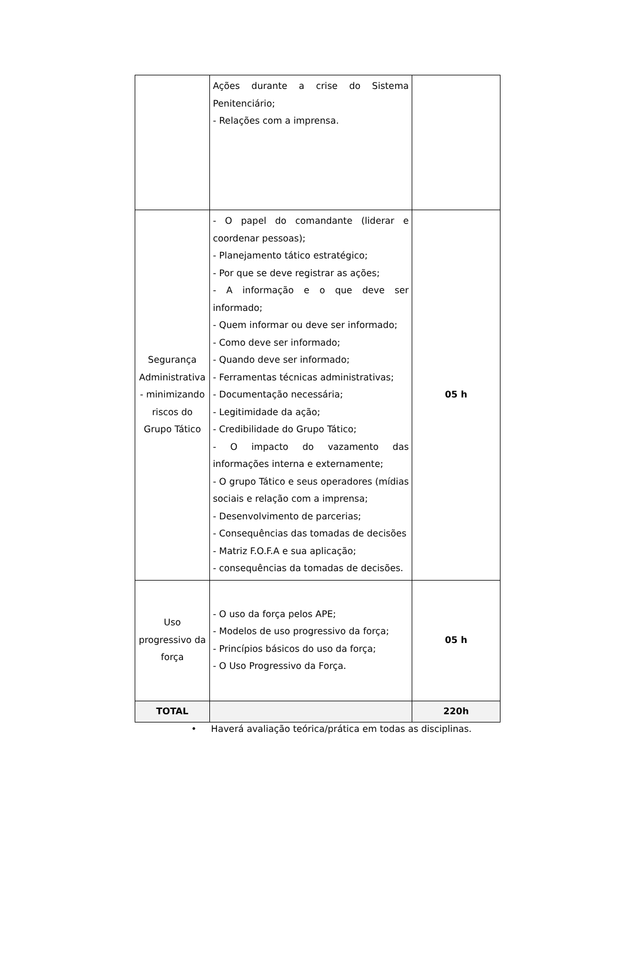| | Ações durante a crise do Sistema Penitenciário; - Relações com a imprensa. | |
| Segurança Administrativa - minimizando riscos do Grupo Tático | - O papel do comandante (liderar e coordenar pessoas); - Planejamento tático estratégico; - Por que se deve registrar as ações; - A informação e o que deve ser informado; - Quem informar ou deve ser informado; - Como deve ser informado; - Quando deve ser informado; - Ferramentas técnicas administrativas; - Documentação necessária; - Legitimidade da ação; - Credibilidade do Grupo Tático; - O impacto do vazamento das informações interna e externamente; - O grupo Tático e seus operadores (mídias sociais e relação com a imprensa; - Desenvolvimento de parcerias; - Consequências das tomadas de decisões - Matriz F.O.F.A e sua aplicação; - consequências da tomadas de decisões. | 05 h |
| Uso progressivo da força | - O uso da força pelos APE; - Modelos de uso progressivo da força; - Princípios básicos do uso da força; - O Uso Progressivo da Força. | 05 h |
| TOTAL | | 220h |
• Haverá avaliação teórica/prática em todas as disciplinas.